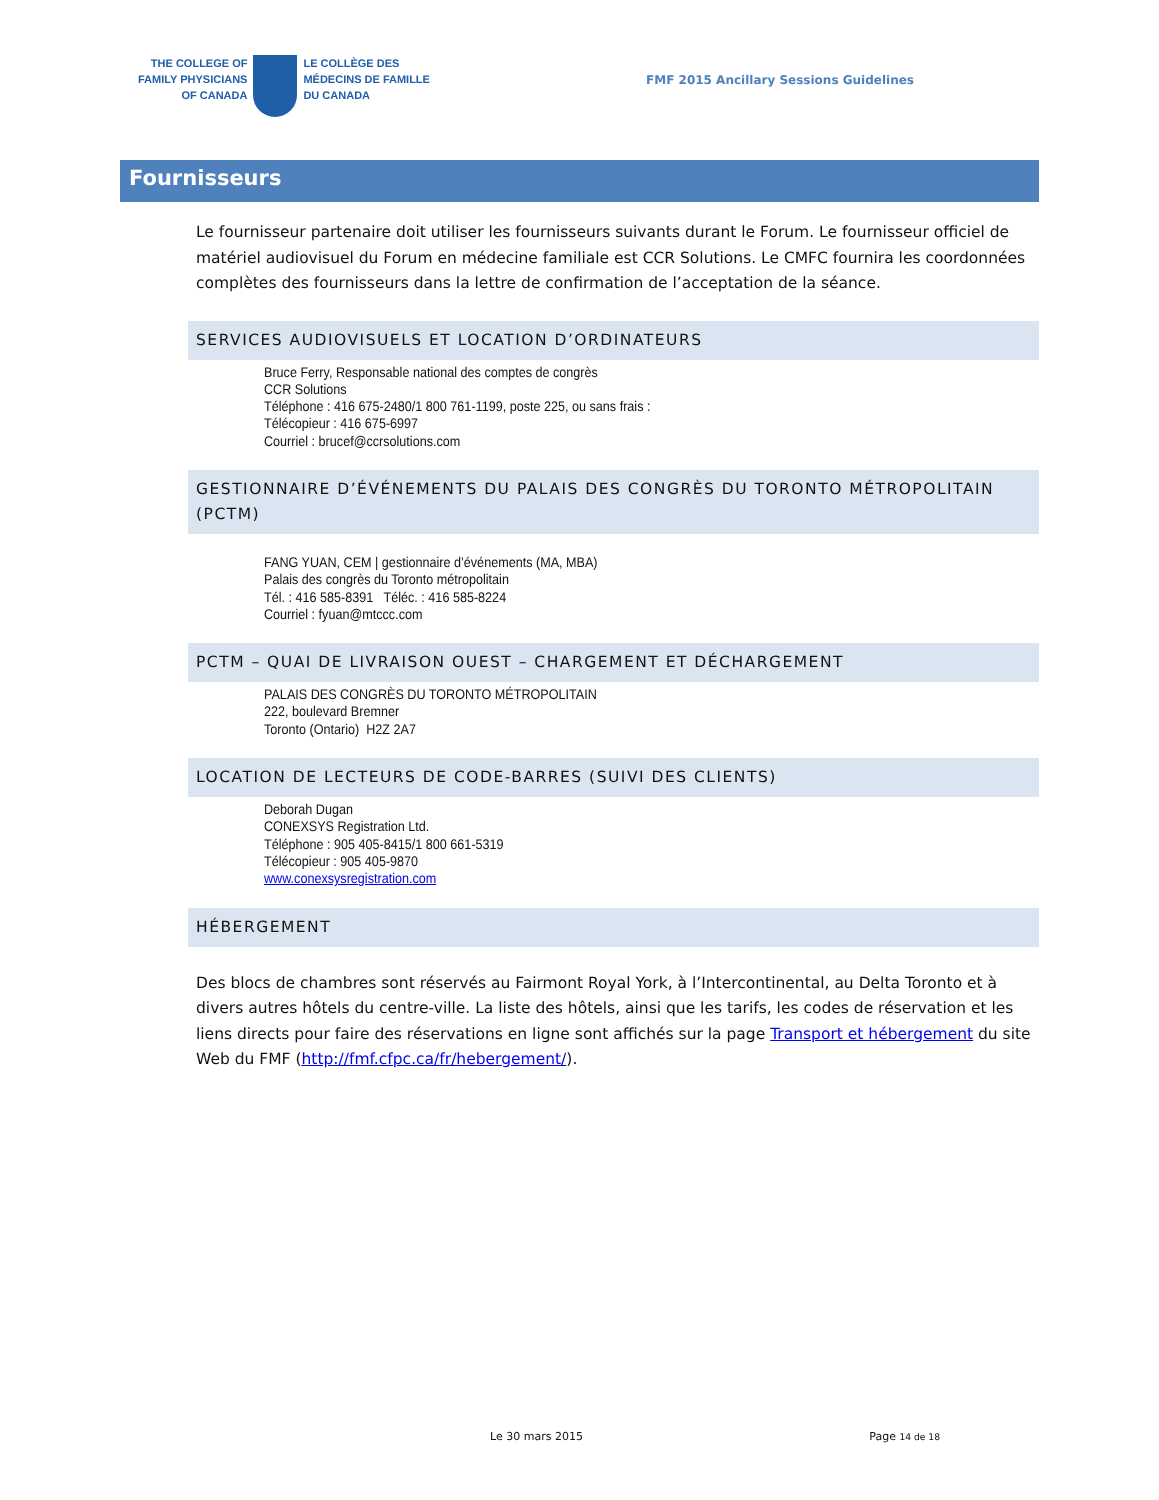THE COLLEGE OF
FAMILY PHYSICIANS
OF CANADA
LE COLLÈGE DES
MÉDECINS DE FAMILLE
DU CANADA
FMF 2015 Ancillary Sessions Guidelines
Fournisseurs
Le fournisseur partenaire doit utiliser les fournisseurs suivants durant le Forum. Le fournisseur officiel de matériel audiovisuel du Forum en médecine familiale est CCR Solutions. Le CMFC fournira les coordonnées complètes des fournisseurs dans la lettre de confirmation de l’acceptation de la séance.
SERVICES AUDIOVISUELS ET LOCATION D’ORDINATEURS
Bruce Ferry, Responsable national des comptes de congrès
CCR Solutions
Téléphone : 416 675-2480/1 800 761-1199, poste 225, ou sans frais :
Télécopieur : 416 675-6997
Courriel : brucef@ccrsolutions.com
GESTIONNAIRE D’ÉVÉNEMENTS DU PALAIS DES CONGRÈS DU TORONTO MÉTROPOLITAIN (PCTM)
FANG YUAN, CEM | gestionnaire d’événements (MA, MBA)
Palais des congrès du Toronto métropolitain
Tél. : 416 585-8391 Téléc. : 416 585-8224
Courriel : fyuan@mtccc.com
PCTM – QUAI DE LIVRAISON OUEST – CHARGEMENT ET DÉCHARGEMENT
PALAIS DES CONGRÈS DU TORONTO MÉTROPOLITAIN
222, boulevard Bremner
Toronto (Ontario) H2Z 2A7
LOCATION DE LECTEURS DE CODE-BARRES (SUIVI DES CLIENTS)
Deborah Dugan
CONEXSYS Registration Ltd.
Téléphone : 905 405-8415/1 800 661-5319
Télécopieur : 905 405-9870
www.conexsysregistration.com
HÉBERGEMENT
Des blocs de chambres sont réservés au Fairmont Royal York, à l’Intercontinental, au Delta Toronto et à divers autres hôtels du centre-ville. La liste des hôtels, ainsi que les tarifs, les codes de réservation et les liens directs pour faire des réservations en ligne sont affichés sur la page Transport et hébergement du site Web du FMF (http://fmf.cfpc.ca/fr/hebergement/).
Le 30 mars 2015 Page 14 de 18